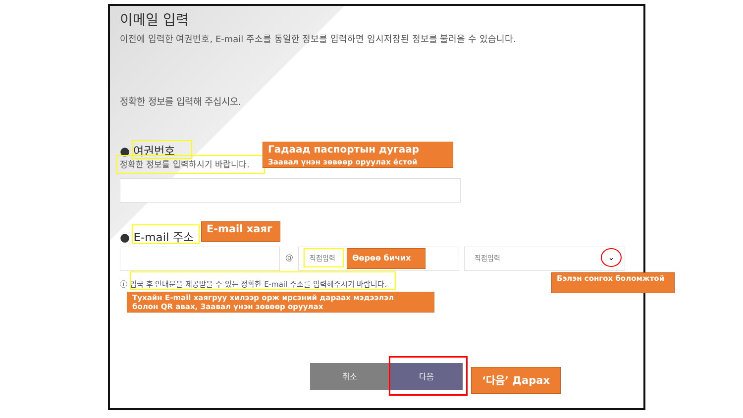이메일 입력
이전에 입력한 여권번호, E-mail 주소를 동일한 정보를 입력하면 임시저장된 정보를 불러올 수 있습니다.
정확한 정보를 입력해 주십시오.
● 여권번호
정확한 정보를 입력하시기 바랍니다.
Гадаад паспортын дугаар
Заавал үнэн зөвөөр оруулах ёстой
● E-mail 주소
E-mail хаяг
@ 직접입력 Өөрөө бичих 직접입력 ⌄
Бэлэн сонгох боломжтой
ⓘ 입국 후 안내문을 제공받을 수 있는 정확한 E-mail 주소를 입력해주시기 바랍니다.
Тухайн E-mail хаягруу хилээр орж ирсэний дараах мэдээлэл
болон QR авах, Заавал үнэн зөвөөр оруулах
취소 다음 ‘다음’ Дарах